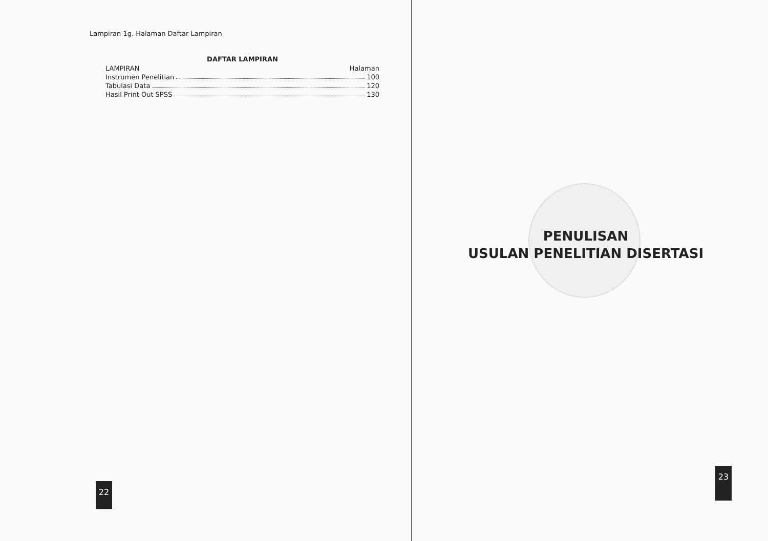Lampiran 1g. Halaman Daftar Lampiran
DAFTAR LAMPIRAN
LAMPIRAN Halaman
Instrumen Penelitian 100
Tabulasi Data 120
Hasil Print Out SPSS 130
22
PENULISAN
USULAN PENELITIAN DISERTASI
23